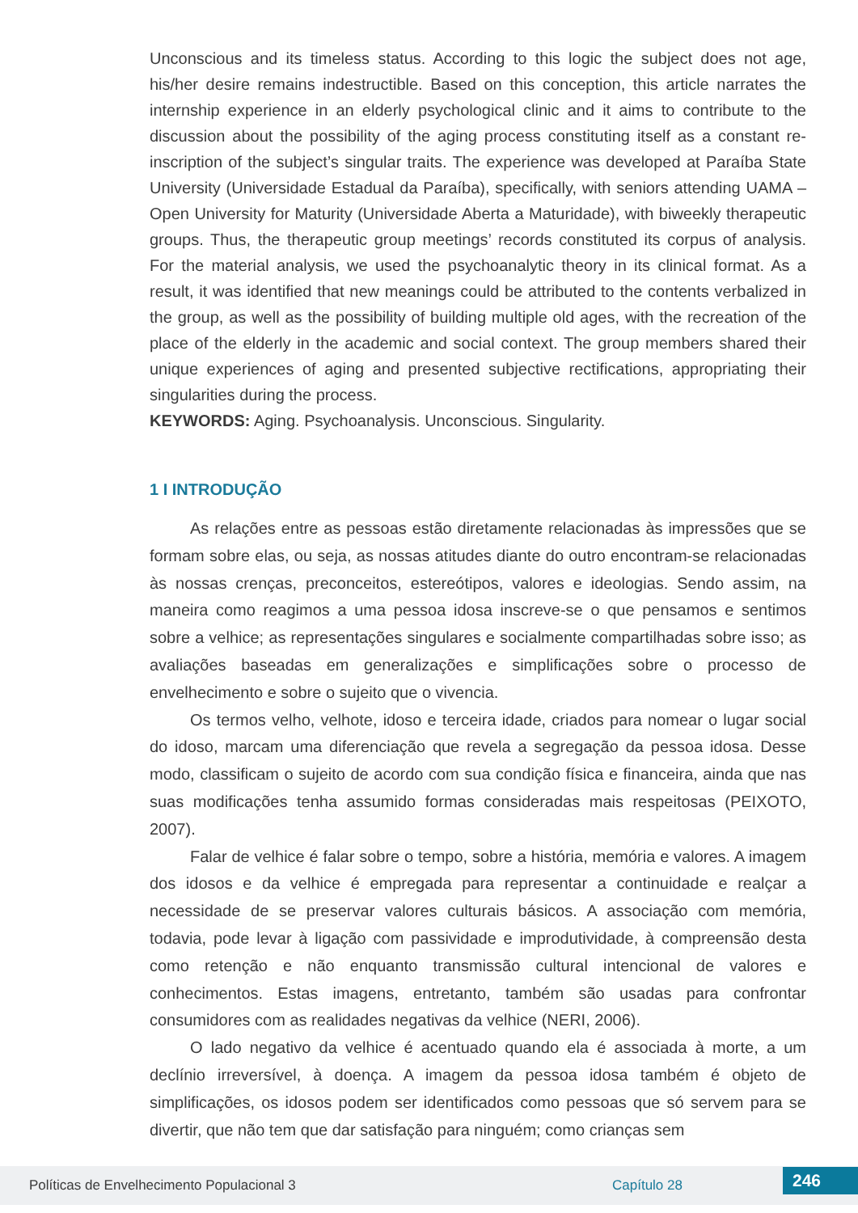Unconscious and its timeless status. According to this logic the subject does not age, his/her desire remains indestructible. Based on this conception, this article narrates the internship experience in an elderly psychological clinic and it aims to contribute to the discussion about the possibility of the aging process constituting itself as a constant re-inscription of the subject’s singular traits. The experience was developed at Paraíba State University (Universidade Estadual da Paraíba), specifically, with seniors attending UAMA – Open University for Maturity (Universidade Aberta a Maturidade), with biweekly therapeutic groups. Thus, the therapeutic group meetings’ records constituted its corpus of analysis. For the material analysis, we used the psychoanalytic theory in its clinical format. As a result, it was identified that new meanings could be attributed to the contents verbalized in the group, as well as the possibility of building multiple old ages, with the recreation of the place of the elderly in the academic and social context. The group members shared their unique experiences of aging and presented subjective rectifications, appropriating their singularities during the process.
KEYWORDS: Aging. Psychoanalysis. Unconscious. Singularity.
1 I INTRODUÇÃO
As relações entre as pessoas estão diretamente relacionadas às impressões que se formam sobre elas, ou seja, as nossas atitudes diante do outro encontram-se relacionadas às nossas crenças, preconceitos, estereótipos, valores e ideologias. Sendo assim, na maneira como reagimos a uma pessoa idosa inscreve-se o que pensamos e sentimos sobre a velhice; as representações singulares e socialmente compartilhadas sobre isso; as avaliações baseadas em generalizações e simplificações sobre o processo de envelhecimento e sobre o sujeito que o vivencia.
Os termos velho, velhote, idoso e terceira idade, criados para nomear o lugar social do idoso, marcam uma diferenciação que revela a segregação da pessoa idosa. Desse modo, classificam o sujeito de acordo com sua condição física e financeira, ainda que nas suas modificações tenha assumido formas consideradas mais respeitosas (PEIXOTO, 2007).
Falar de velhice é falar sobre o tempo, sobre a história, memória e valores. A imagem dos idosos e da velhice é empregada para representar a continuidade e realçar a necessidade de se preservar valores culturais básicos. A associação com memória, todavia, pode levar à ligação com passividade e improdutividade, à compreensão desta como retenção e não enquanto transmissão cultural intencional de valores e conhecimentos. Estas imagens, entretanto, também são usadas para confrontar consumidores com as realidades negativas da velhice (NERI, 2006).
O lado negativo da velhice é acentuado quando ela é associada à morte, a um declínio irreversível, à doença. A imagem da pessoa idosa também é objeto de simplificações, os idosos podem ser identificados como pessoas que só servem para se divertir, que não tem que dar satisfação para ninguém; como crianças sem
Políticas de Envelhecimento Populacional 3 Capítulo 28 246